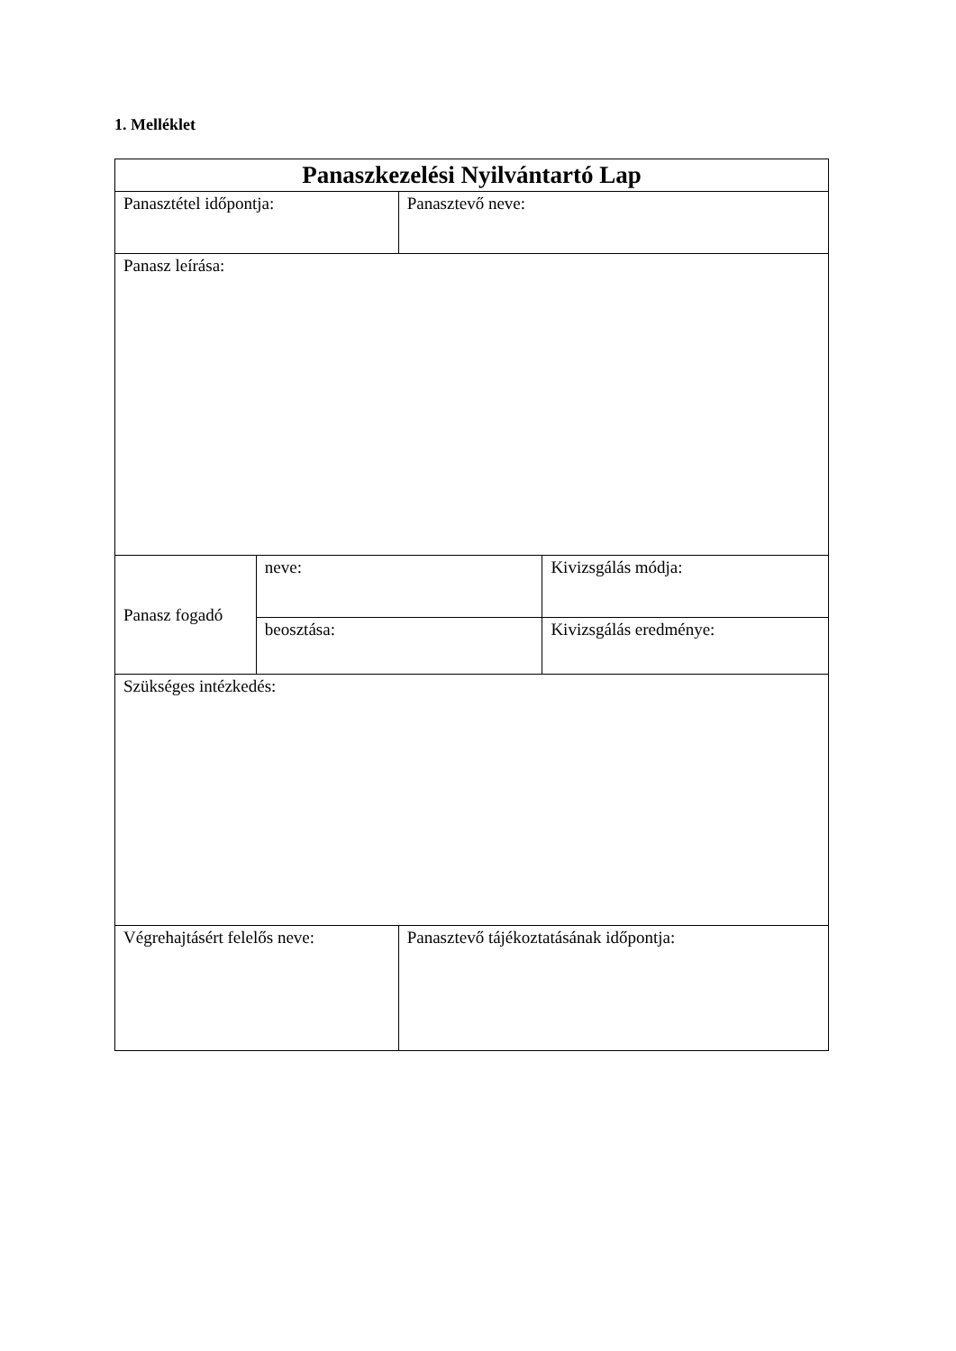1. Melléklet
| Panaszkezelési Nyilvántartó Lap | | | |
| Panasztétel időpontja: | | Panasztevő neve: | |
| Panasz leírása: | | | |
| Panasz fogadó | neve: | | Kivizsgálás módja: |
| | beosztása: | | Kivizsgálás eredménye: |
| Szükséges intézkedés: | | | |
| Végrehajtásért felelős neve: | | Panasztevő tájékoztatásának időpontja: | |